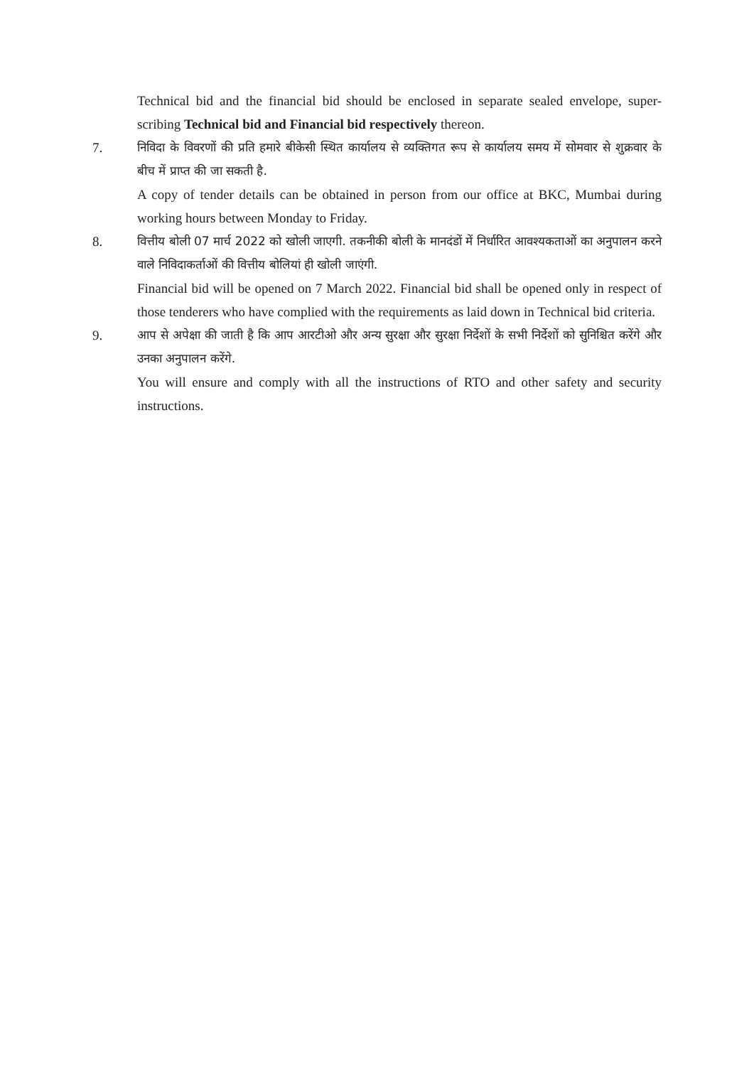Technical bid and the financial bid should be enclosed in separate sealed envelope, super-scribing Technical bid and Financial bid respectively thereon.
7. निविदा के विवरणों की प्रति हमारे बीकेसी स्थित कार्यालय से व्यक्तिगत रूप से कार्यालय समय में सोमवार से शुक्रवार के बीच में प्राप्त की जा सकती है.
A copy of tender details can be obtained in person from our office at BKC, Mumbai during working hours between Monday to Friday.
8. वित्तीय बोली 07 मार्च 2022 को खोली जाएगी. तकनीकी बोली के मानदंडों में निर्धारित आवश्यकताओं का अनुपालन करने वाले निविदाकर्ताओं की वित्तीय बोलियां ही खोली जाएंगी.
Financial bid will be opened on 7 March 2022. Financial bid shall be opened only in respect of those tenderers who have complied with the requirements as laid down in Technical bid criteria.
9. आप से अपेक्षा की जाती है कि आप आरटीओ और अन्य सुरक्षा और सुरक्षा निर्देशों के सभी निर्देशों को सुनिश्चित करेंगे और उनका अनुपालन करेंगे.
You will ensure and comply with all the instructions of RTO and other safety and security instructions.